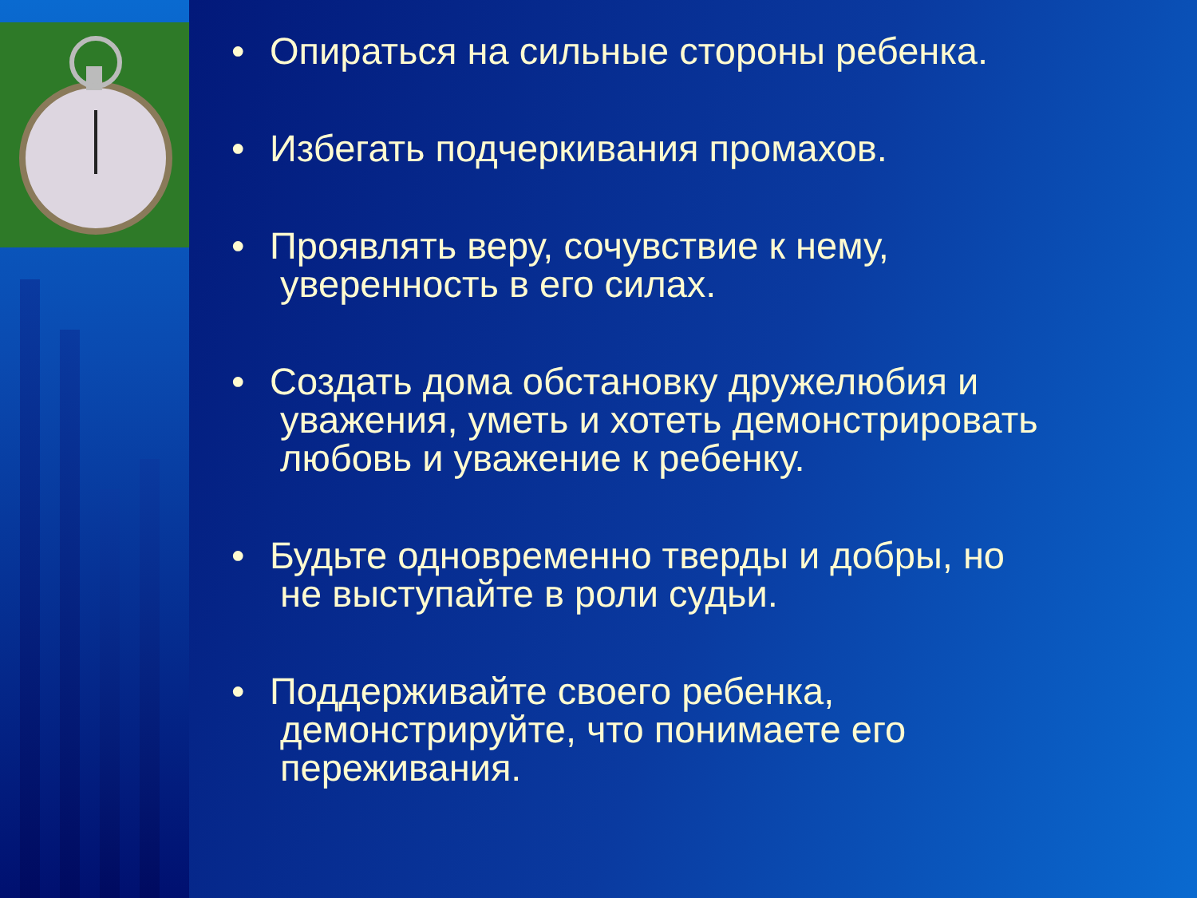• Опираться на сильные стороны ребенка.
• Избегать подчеркивания промахов.
• Проявлять веру, сочувствие к нему,
уверенность в его силах.
• Создать дома обстановку дружелюбия и
уважения, уметь и хотеть демонстрировать
любовь и уважение к ребенку.
• Будьте одновременно тверды и добры, но
не выступайте в роли судьи.
• Поддерживайте своего ребенка,
демонстрируйте, что понимаете его
переживания.